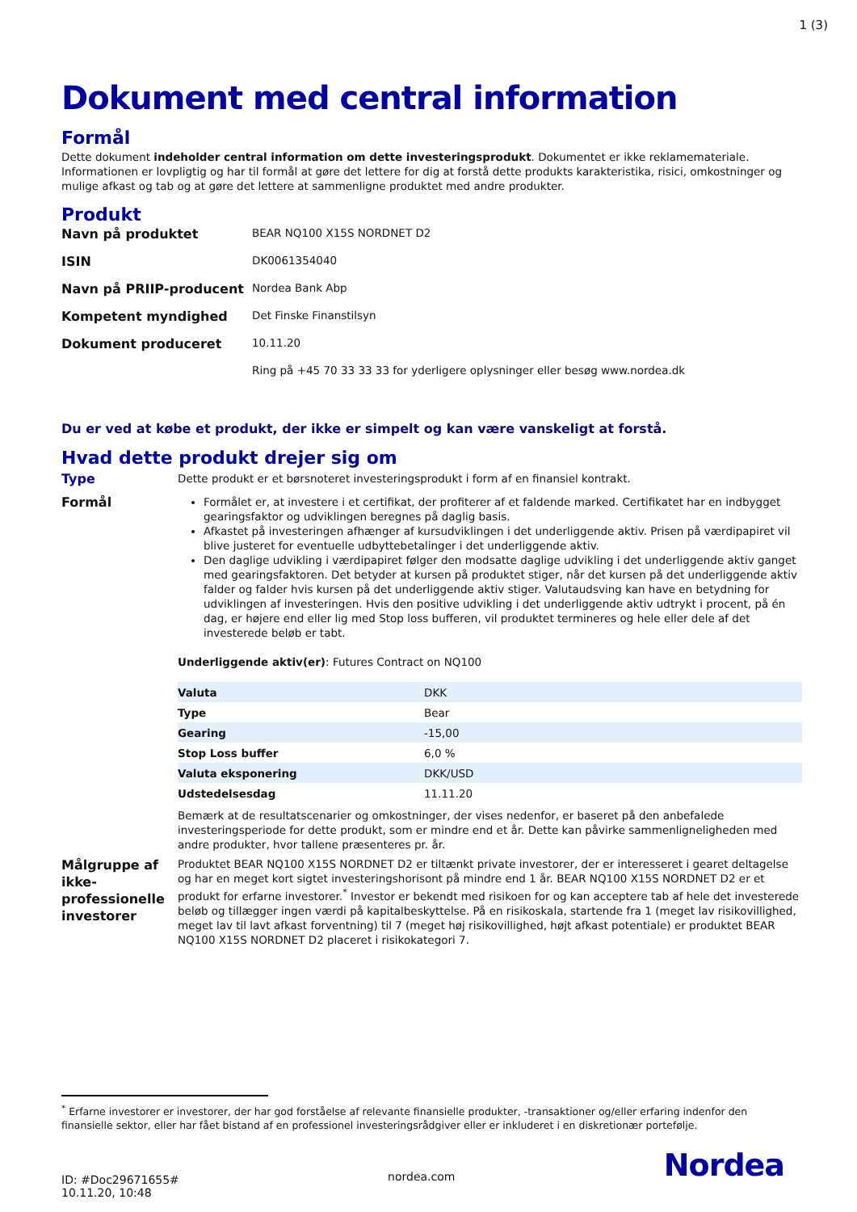1 (3)
Dokument med central information
Formål
Dette dokument indeholder central information om dette investeringsprodukt. Dokumentet er ikke reklamemateriale. Informationen er lovpligtig og har til formål at gøre det lettere for dig at forstå dette produkts karakteristika, risici, omkostninger og mulige afkast og tab og at gøre det lettere at sammenligne produktet med andre produkter.
Produkt
| Navn på produktet | BEAR NQ100 X15S NORDNET D2 |
| ISIN | DK0061354040 |
| Navn på PRIIP-producent | Nordea Bank Abp |
| Kompetent myndighed | Det Finske Finanstilsyn |
| Dokument produceret | 10.11.20 |
| | Ring på +45 70 33 33 33 for yderligere oplysninger eller besøg www.nordea.dk |
Du er ved at købe et produkt, der ikke er simpelt og kan være vanskeligt at forstå.
Hvad dette produkt drejer sig om
Type
Dette produkt er et børsnoteret investeringsprodukt i form af en finansiel kontrakt.
Formål
Formålet er, at investere i et certifikat, der profiterer af et faldende marked. Certifikatet har en indbygget gearingsfaktor og udviklingen beregnes på daglig basis.
Afkastet på investeringen afhænger af kursudviklingen i det underliggende aktiv. Prisen på værdipapiret vil blive justeret for eventuelle udbyttebetalinger i det underliggende aktiv.
Den daglige udvikling i værdipapiret følger den modsatte daglige udvikling i det underliggende aktiv ganget med gearingsfaktoren. Det betyder at kursen på produktet stiger, når det kursen på det underliggende aktiv falder og falder hvis kursen på det underliggende aktiv stiger. Valutaudsving kan have en betydning for udviklingen af investeringen. Hvis den positive udvikling i det underliggende aktiv udtrykt i procent, på én dag, er højere end eller lig med Stop loss bufferen, vil produktet termineres og hele eller dele af det investerede beløb er tabt.
Underliggende aktiv(er): Futures Contract on NQ100
| Valuta | DKK |
| Type | Bear |
| Gearing | -15,00 |
| Stop Loss buffer | 6,0 % |
| Valuta eksponering | DKK/USD |
| Udstedelsesdag | 11.11.20 |
Bemærk at de resultatscenarier og omkostninger, der vises nedenfor, er baseret på den anbefalede investeringsperiode for dette produkt, som er mindre end et år. Dette kan påvirke sammenligneligheden med andre produkter, hvor tallene præsenteres pr. år.
Målgruppe af ikke-professionelle investorer
Produktet BEAR NQ100 X15S NORDNET D2 er tiltænkt private investorer, der er interesseret i gearet deltagelse og har en meget kort sigtet investeringshorisont på mindre end 1 år. BEAR NQ100 X15S NORDNET D2 er et produkt for erfarne investorer.<sup>*</sup> Investor er bekendt med risikoen for og kan acceptere tab af hele det investerede beløb og tillægger ingen værdi på kapitalbeskyttelse. På en risikoskala, startende fra 1 (meget lav risikovillighed, meget lav til lavt afkast forventning) til 7 (meget høj risikovillighed, højt afkast potentiale) er produktet BEAR NQ100 X15S NORDNET D2 placeret i risikokategori 7.
<sup>*</sup> Erfarne investorer er investorer, der har god forståelse af relevante finansielle produkter, -transaktioner og/eller erfaring indenfor den finansielle sektor, eller har fået bistand af en professionel investeringsrådgiver eller er inkluderet i en diskretionær portefølje.
ID: #Doc29671655#
10.11.20, 10:48
nordea.com
Nordea